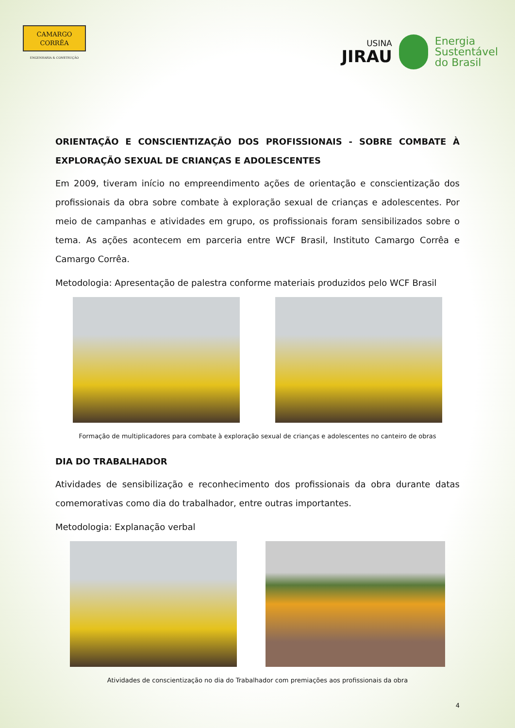CAMARGO
CORRÊA
ENGENHARIA & CONSTRUÇÃO
USINA
JIRAU
Energia
Sustentável
do Brasil
ORIENTAÇÃO E CONSCIENTIZAÇÃO DOS PROFISSIONAIS - SOBRE COMBATE À EXPLORAÇÃO SEXUAL DE CRIANÇAS E ADOLESCENTES
Em 2009, tiveram início no empreendimento ações de orientação e conscientização dos profissionais da obra sobre combate à exploração sexual de crianças e adolescentes. Por meio de campanhas e atividades em grupo, os profissionais foram sensibilizados sobre o tema. As ações acontecem em parceria entre WCF Brasil, Instituto Camargo Corrêa e Camargo Corrêa.
Metodologia: Apresentação de palestra conforme materiais produzidos pelo WCF Brasil
Formação de multiplicadores para combate à exploração sexual de crianças e adolescentes no canteiro de obras
DIA DO TRABALHADOR
Atividades de sensibilização e reconhecimento dos profissionais da obra durante datas comemorativas como dia do trabalhador, entre outras importantes.
Metodologia: Explanação verbal
Atividades de conscientização no dia do Trabalhador com premiações aos profissionais da obra
4